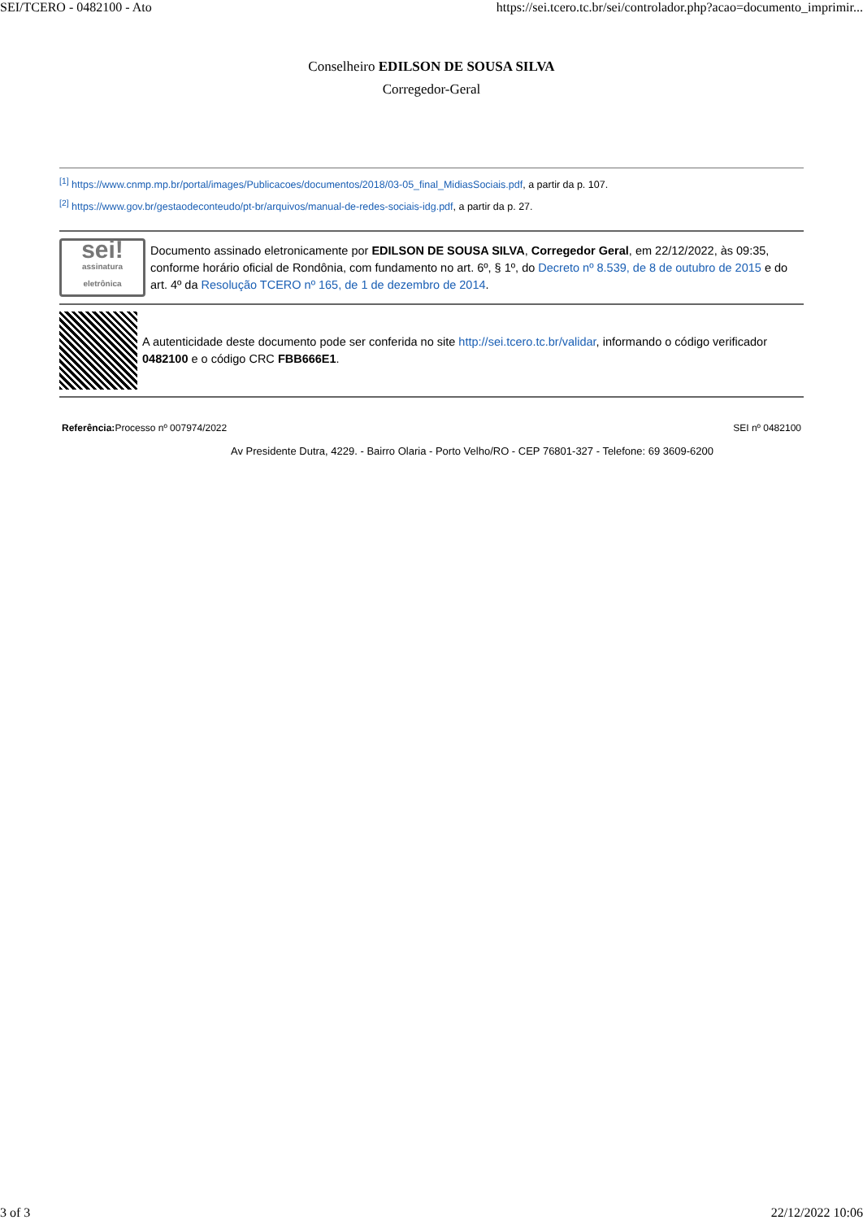SEI/TCERO - 0482100 - Ato https://sei.tcero.tc.br/sei/controlador.php?acao=documento_imprimir...
Conselheiro EDILSON DE SOUSA SILVA
Corregedor-Geral
<sup>[1]</sup> https://www.cnmp.mp.br/portal/images/Publicacoes/documentos/2018/03-05_final_MidiasSociais.pdf, a partir da p. 107.
<sup>[2]</sup> https://www.gov.br/gestaodeconteudo/pt-br/arquivos/manual-de-redes-sociais-idg.pdf, a partir da p. 27.
sei!
assinatura eletrônica
Documento assinado eletronicamente por EDILSON DE SOUSA SILVA, Corregedor Geral, em 22/12/2022, às 09:35, conforme horário oficial de Rondônia, com fundamento no art. 6º, § 1º, do Decreto nº 8.539, de 8 de outubro de 2015 e do art. 4º da Resolução TCERO nº 165, de 1 de dezembro de 2014.
A autenticidade deste documento pode ser conferida no site http://sei.tcero.tc.br/validar, informando o código verificador 0482100 e o código CRC FBB666E1.
Referência: Processo nº 007974/2022 SEI nº 0482100
Av Presidente Dutra, 4229. - Bairro Olaria - Porto Velho/RO - CEP 76801-327 - Telefone: 69 3609-6200
3 of 3 22/12/2022 10:06